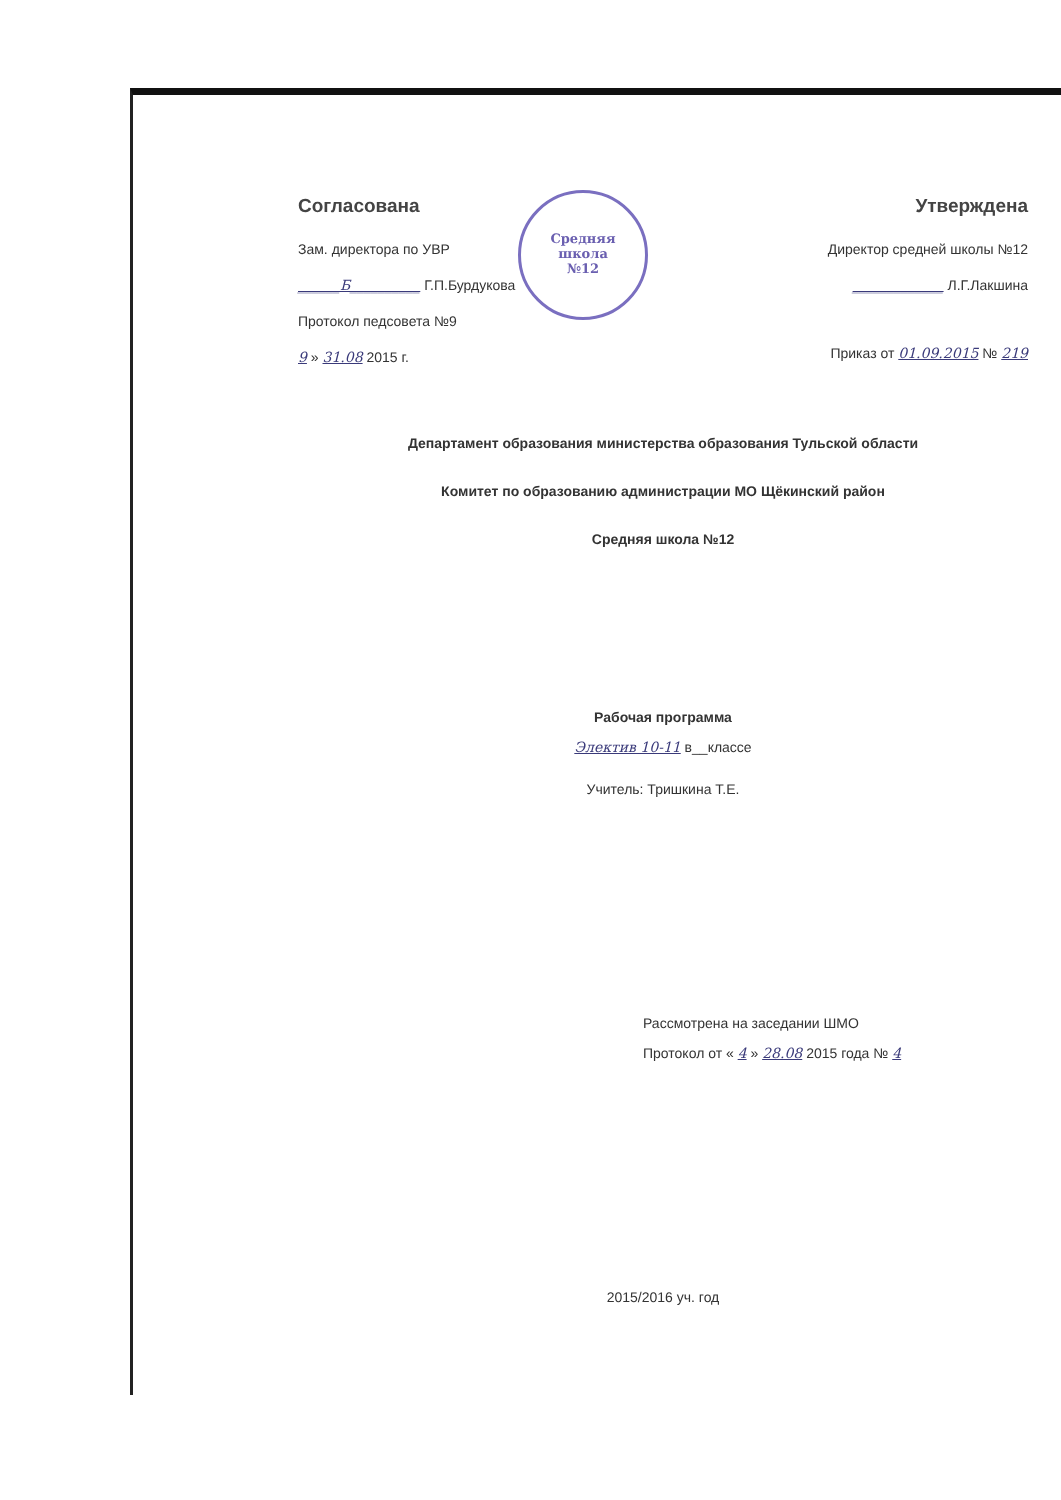Согласована
Зам. директора по УВР
______Б__________ Г.П.Бурдукова
Протокол педсовета №9
9 » 31.08 2015 г.
Средняя
школа
№12
Утверждена
Директор средней школы №12
_____________ Л.Г.Лакшина
Приказ от 01.09.2015 № 219
Департамент образования министерства образования Тульской области
Комитет по образованию администрации МО Щёкинский район
Средняя школа №12
Рабочая программа
Электив 10-11 в__классе
Учитель: Тришкина Т.Е.
Рассмотрена на заседании ШМО
Протокол от « 4 » 28.08 2015 года № 4
2015/2016 уч. год